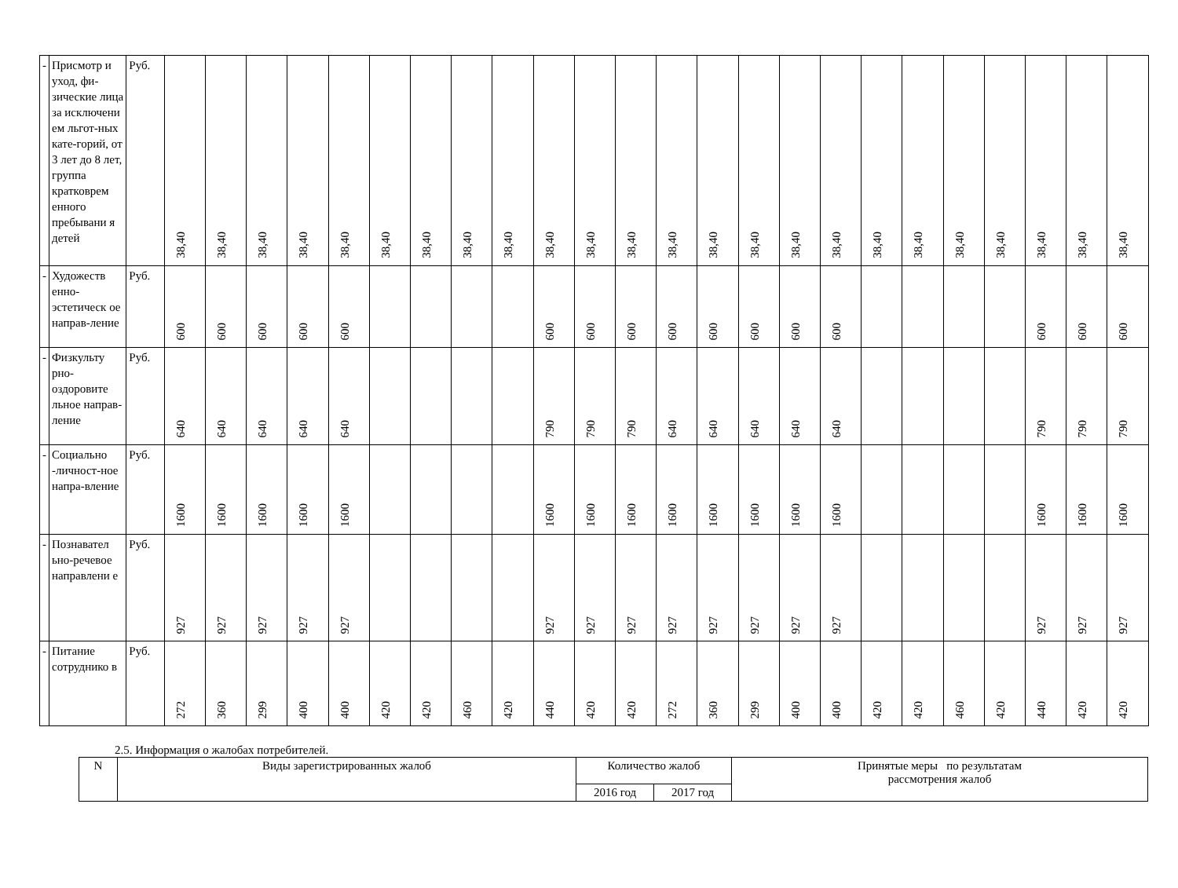| - | Присмотр и уход, фи-зические лица за исключени ем льгот-ных кате-горий, от 3 лет до 8 лет, группа кратковрем енного пребывани я детей | Руб. | 38,40 | 38,40 | 38,40 | 38,40 | 38,40 | 38,40 | 38,40 | 38,40 | 38,40 | 38,40 | 38,40 | 38,40 | 38,40 | 38,40 | 38,40 | 38,40 | 38,40 | 38,40 | 38,40 | 38,40 | 38,40 | 38,40 | 38,40 | 38,40 |
| - | Художеств енно-эстетическ ое направ-ление | Руб. | 600 | 600 | 600 | 600 | 600 | | | | | 600 | 600 | 600 | 600 | 600 | 600 | 600 | 600 | | | | | 600 | 600 | 600 |
| - | Физкульту рно-оздоровите льное направ-ление | Руб. | 640 | 640 | 640 | 640 | 640 | | | | | 790 | 790 | 790 | 640 | 640 | 640 | 640 | 640 | | | | | 790 | 790 | 790 |
| - | Социально -личност-ное напра-вление | Руб. | 1600 | 1600 | 1600 | 1600 | 1600 | | | | | 1600 | 1600 | 1600 | 1600 | 1600 | 1600 | 1600 | 1600 | | | | | 1600 | 1600 | 1600 |
| - | Познавател ьно-речевое направлени е | Руб. | 927 | 927 | 927 | 927 | 927 | | | | | 927 | 927 | 927 | 927 | 927 | 927 | 927 | 927 | | | | | 927 | 927 | 927 |
| - | Питание сотруднико в | Руб. | 272 | 360 | 299 | 400 | 400 | 420 | 420 | 460 | 420 | 440 | 420 | 420 | 272 | 360 | 299 | 400 | 400 | 420 | 420 | 460 | 420 | 440 | 420 | 420 |
2.5. Информация о жалобах потребителей.
| N | Виды зарегистрированных жалоб | Количество жалоб | | Принятые меры по результатам рассмотрения жалоб |
| | | 2016 год | 2017 год | |